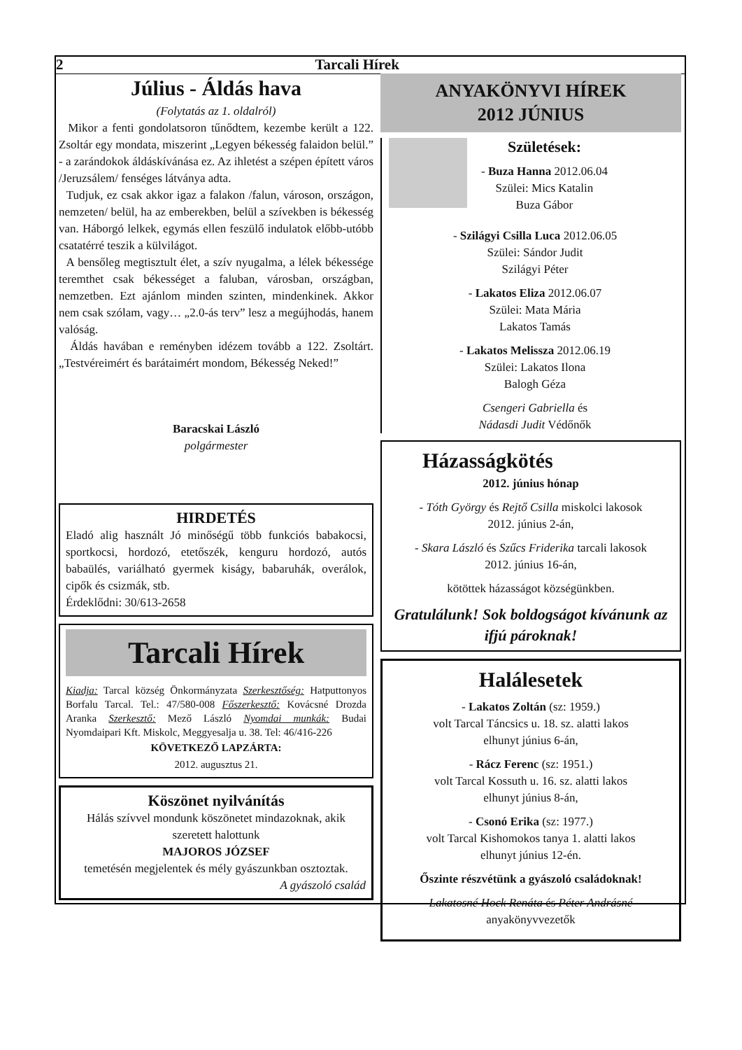2 Tarcali Hírek
Július - Áldás hava
(Folytatás az 1. oldalról)
Mikor a fenti gondolatsoron tűnődtem, kezembe került a 122. Zsoltár egy mondata, miszerint „Legyen békesség falaidon belül.” - a zarándokok áldáskívánása ez. Az ihletést a szépen épített város /Jeruzsálem/ fenséges látványa adta.
Tudjuk, ez csak akkor igaz a falakon /falun, városon, országon, nemzeten/ belül, ha az emberekben, belül a szívekben is békesség van. Háborgó lelkek, egymás ellen feszülő indulatok előbb-utóbb csatatérré teszik a külvilágot.
A bensőleg megtisztult élet, a szív nyugalma, a lélek békessége teremthet csak békességet a faluban, városban, országban, nemzetben. Ezt ajánlom minden szinten, mindenkinek. Akkor nem csak szólam, vagy… „2.0-ás terv” lesz a megújhodás, hanem valóság.
Áldás havában e reményben idézem tovább a 122. Zsoltárt. „Testvéreimért és barátaimért mondom, Békesség Neked!”
Baracskai László
polgármester
HIRDETÉS
Eladó alig használt Jó minőségű több funkciós babakocsi, sportkocsi, hordozó, etetőszék, kenguru hordozó, autós babaülés, variálható gyermek kiságy, babaruhák, overálok, cipők és csizmák, stb.
Érdeklődni: 30/613-2658
Tarcali Hírek
Kiadja: Tarcal község Önkormányzata Szerkesztőség: Hatputtonyos Borfalu Tarcal. Tel.: 47/580-008 Főszerkesztő: Kovácsné Drozda Aranka Szerkesztő: Mező László Nyomdai munkák: Budai Nyomdaipari Kft. Miskolc, Meggyesalja u. 38. Tel: 46/416-226
KÖVETKEZŐ LAPZÁRTA:
2012. augusztus 21.
Köszönet nyilvánítás
Hálás szívvel mondunk köszönetet mindazoknak, akik szeretett halottunk
MAJOROS JÓZSEF
temetésén megjelentek és mély gyászunkban osztoztak.
A gyászoló család
ANYAKÖNYVI HÍREK
2012 JÚNIUS
Születések:
- Buza Hanna 2012.06.04
Szülei: Mics Katalin
Buza Gábor
- Szilágyi Csilla Luca 2012.06.05
Szülei: Sándor Judit
Szilágyi Péter
- Lakatos Eliza 2012.06.07
Szülei: Mata Mária
Lakatos Tamás
- Lakatos Melissza 2012.06.19
Szülei: Lakatos Ilona
Balogh Géza
Csengeri Gabriella és
Nádasdi Judit Védőnők
Házasságkötés
2012. június hónap
- Tóth György és Rejtő Csilla miskolci lakosok
2012. június 2-án,
- Skara László és Szűcs Friderika tarcali lakosok
2012. június 16-án,
kötöttek házasságot községünkben.
Gratulálunk! Sok boldogságot kívánunk az ifjú pároknak!
Halálesetek
- Lakatos Zoltán (sz: 1959.)
volt Tarcal Táncsics u. 18. sz. alatti lakos
elhunyt június 6-án,
- Rácz Ferenc (sz: 1951.)
volt Tarcal Kossuth u. 16. sz. alatti lakos
elhunyt június 8-án,
- Csonó Erika (sz: 1977.)
volt Tarcal Kishomokos tanya 1. alatti lakos
elhunyt június 12-én.
Őszinte részvétünk a gyászoló családoknak!
Lakatosné Hock Renáta és Péter Andrásné
anyakönyvvezetők